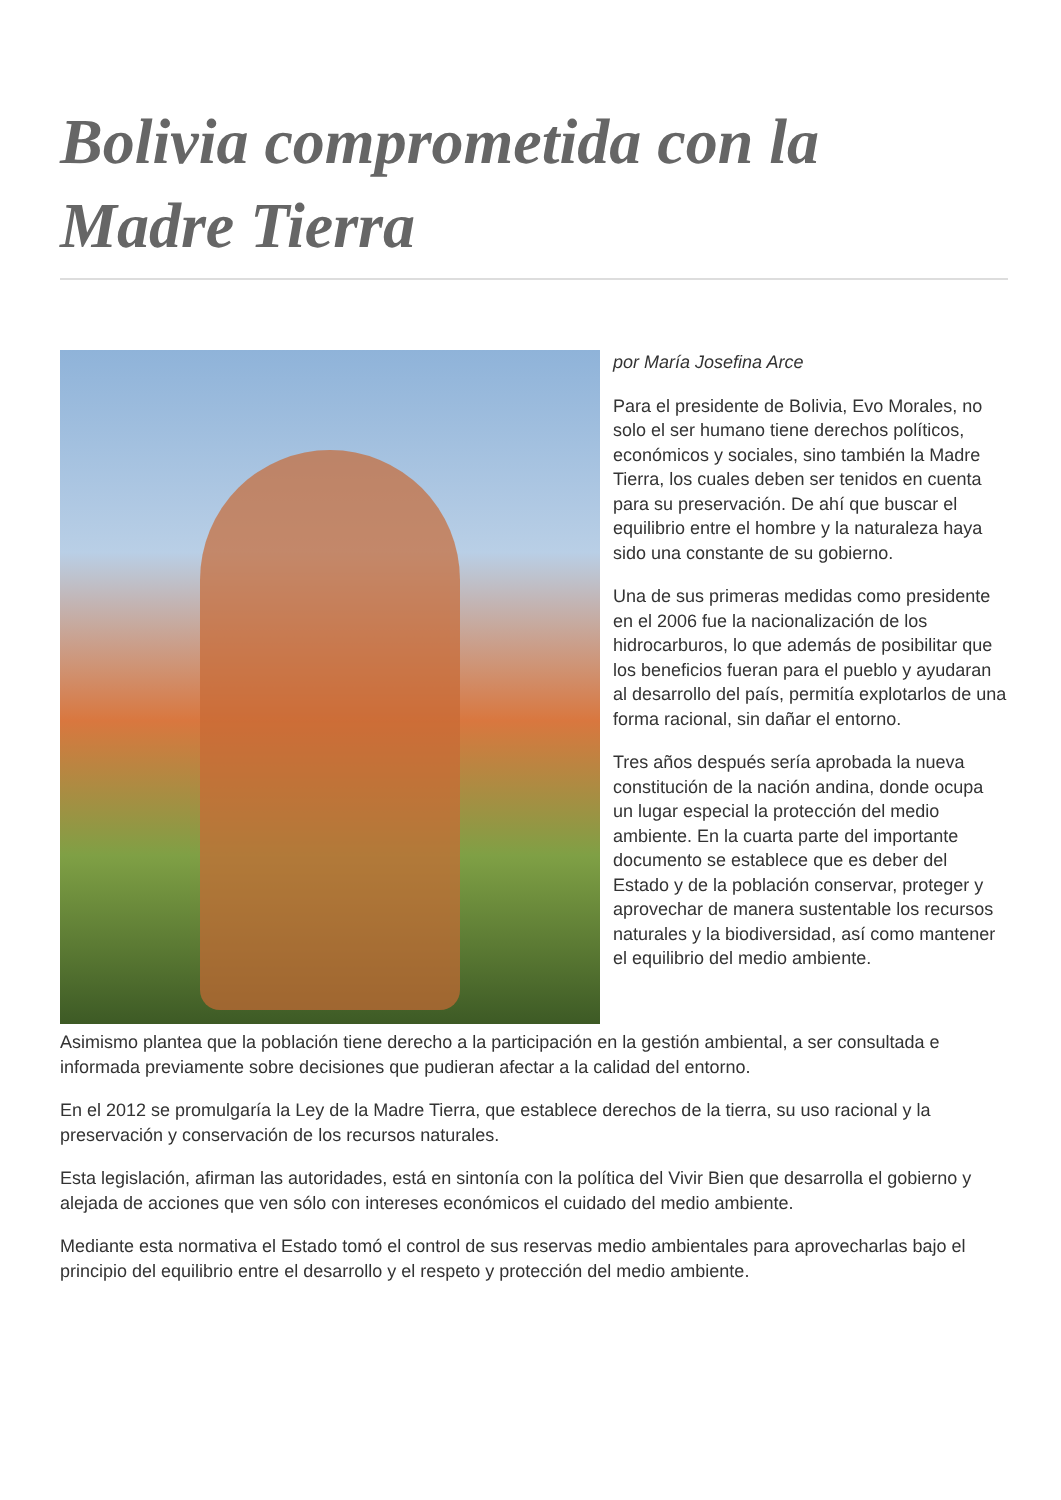Bolivia comprometida con la Madre Tierra
por María Josefina Arce
Para el presidente de Bolivia, Evo Morales, no solo el ser humano tiene derechos políticos, económicos y sociales, sino también la Madre Tierra, los cuales deben ser tenidos en cuenta para su preservación. De ahí que buscar el equilibrio entre el hombre y la naturaleza haya sido una constante de su gobierno.
Una de sus primeras medidas como presidente en el 2006 fue la nacionalización de los hidrocarburos, lo que además de posibilitar que los beneficios fueran para el pueblo y ayudaran al desarrollo del país, permitía explotarlos de una forma racional, sin dañar el entorno.
Tres años después sería aprobada la nueva constitución de la nación andina, donde ocupa un lugar especial la protección del medio ambiente. En la cuarta parte del importante documento se establece que es deber del Estado y de la población conservar, proteger y aprovechar de manera sustentable los recursos naturales y la biodiversidad, así como mantener el equilibrio del medio ambiente.
Asimismo plantea que la población tiene derecho a la participación en la gestión ambiental, a ser consultada e informada previamente sobre decisiones que pudieran afectar a la calidad del entorno.
En el 2012 se promulgaría la Ley de la Madre Tierra, que establece derechos de la tierra, su uso racional y la preservación y conservación de los recursos naturales.
Esta legislación, afirman las autoridades, está en sintonía con la política del Vivir Bien que desarrolla el gobierno y alejada de acciones que ven sólo con intereses económicos el cuidado del medio ambiente.
Mediante esta normativa el Estado tomó el control de sus reservas medio ambientales para aprovecharlas bajo el principio del equilibrio entre el desarrollo y el respeto y protección del medio ambiente.